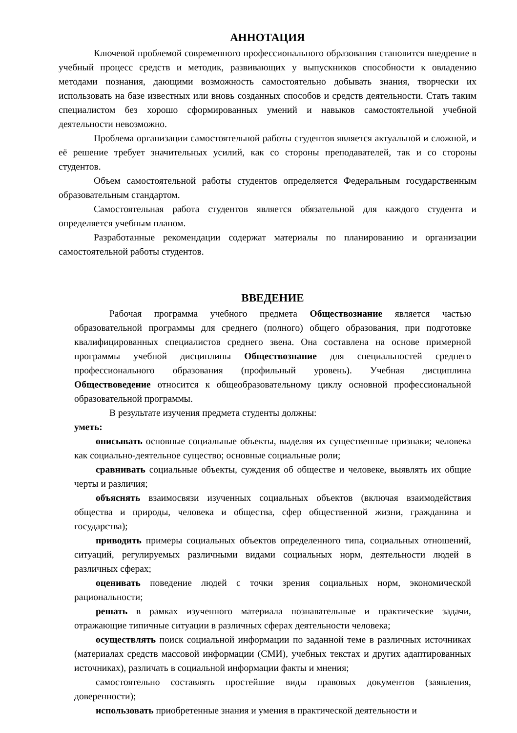АННОТАЦИЯ
Ключевой проблемой современного профессионального образования становится внедрение в учебный процесс средств и методик, развивающих у выпускников способности к овладению методами познания, дающими возможность самостоятельно добывать знания, творчески их использовать на базе известных или вновь созданных способов и средств деятельности. Стать таким специалистом без хорошо сформированных умений и навыков самостоятельной учебной деятельности невозможно.
Проблема организации самостоятельной работы студентов является актуальной и сложной, и её решение требует значительных усилий, как со стороны преподавателей, так и со стороны студентов.
Объем самостоятельной работы студентов определяется Федеральным государственным образовательным стандартом.
Самостоятельная работа студентов является обязательной для каждого студента и определяется учебным планом.
Разработанные рекомендации содержат материалы по планированию и организации самостоятельной работы студентов.
ВВЕДЕНИЕ
Рабочая программа учебного предмета Обществознание является частью образовательной программы для среднего (полного) общего образования, при подготовке квалифицированных специалистов среднего звена. Она составлена на основе примерной программы учебной дисциплины Обществознание для специальностей среднего профессионального образования (профильный уровень). Учебная дисциплина Обществоведение относится к общеобразовательному циклу основной профессиональной образовательной программы.
В результате изучения предмета студенты должны:
уметь:
описывать основные социальные объекты, выделяя их существенные признаки; человека как социально-деятельное существо; основные социальные роли;
сравнивать социальные объекты, суждения об обществе и человеке, выявлять их общие черты и различия;
объяснять взаимосвязи изученных социальных объектов (включая взаимодействия общества и природы, человека и общества, сфер общественной жизни, гражданина и государства);
приводить примеры социальных объектов определенного типа, социальных отношений, ситуаций, регулируемых различными видами социальных норм, деятельности людей в различных сферах;
оценивать поведение людей с точки зрения социальных норм, экономической рациональности;
решать в рамках изученного материала познавательные и практические задачи, отражающие типичные ситуации в различных сферах деятельности человека;
осуществлять поиск социальной информации по заданной теме в различных источниках (материалах средств массовой информации (СМИ), учебных текстах и других адаптированных источниках), различать в социальной информации факты и мнения;
самостоятельно составлять простейшие виды правовых документов (заявления, доверенности);
использовать приобретенные знания и умения в практической деятельности и